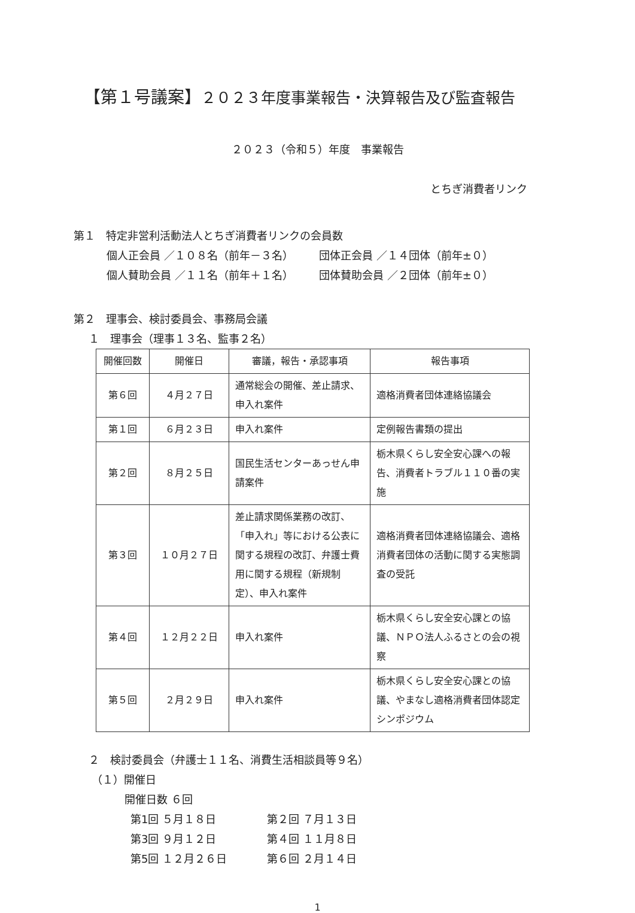【第１号議案】２０２３年度事業報告・決算報告及び監査報告
２０２３（令和５）年度　事業報告
とちぎ消費者リンク
第１　特定非営利活動法人とちぎ消費者リンクの会員数
個人正会員 ／１０８名（前年－３名） 団体正会員 ／１４団体（前年±０）
個人賛助会員 ／１１名（前年＋１名） 団体賛助会員 ／２団体（前年±０）
第２　理事会、検討委員会、事務局会議
１　理事会（理事１３名、監事２名）
| 開催回数 | 開催日 | 審議，報告・承認事項 | 報告事項 |
| --- | --- | --- | --- |
| 第６回 | ４月２７日 | 通常総会の開催、差止請求、申入れ案件 | 適格消費者団体連絡協議会 |
| 第１回 | ６月２３日 | 申入れ案件 | 定例報告書類の提出 |
| 第２回 | ８月２５日 | 国民生活センターあっせん申請案件 | 栃木県くらし安全安心課への報告、消費者トラブル１１０番の実施 |
| 第３回 | １０月２７日 | 差止請求関係業務の改訂、「申入れ」等における公表に関する規程の改訂、弁護士費用に関する規程（新規制定）、申入れ案件 | 適格消費者団体連絡協議会、適格消費者団体の活動に関する実態調査の受託 |
| 第４回 | １２月２２日 | 申入れ案件 | 栃木県くらし安全安心課との協議、ＮＰＯ法人ふるさとの会の視察 |
| 第５回 | ２月２９日 | 申入れ案件 | 栃木県くらし安全安心課との協議、やまなし適格消費者団体認定シンポジウム |
２　検討委員会（弁護士１１名、消費生活相談員等９名）
（１）開催日
開催日数 ６回
第1回 ５月１８日 第２回 ７月１３日
第3回 ９月１２日 第４回 １１月８日
第5回 １２月２６日 第６回 ２月１４日
1